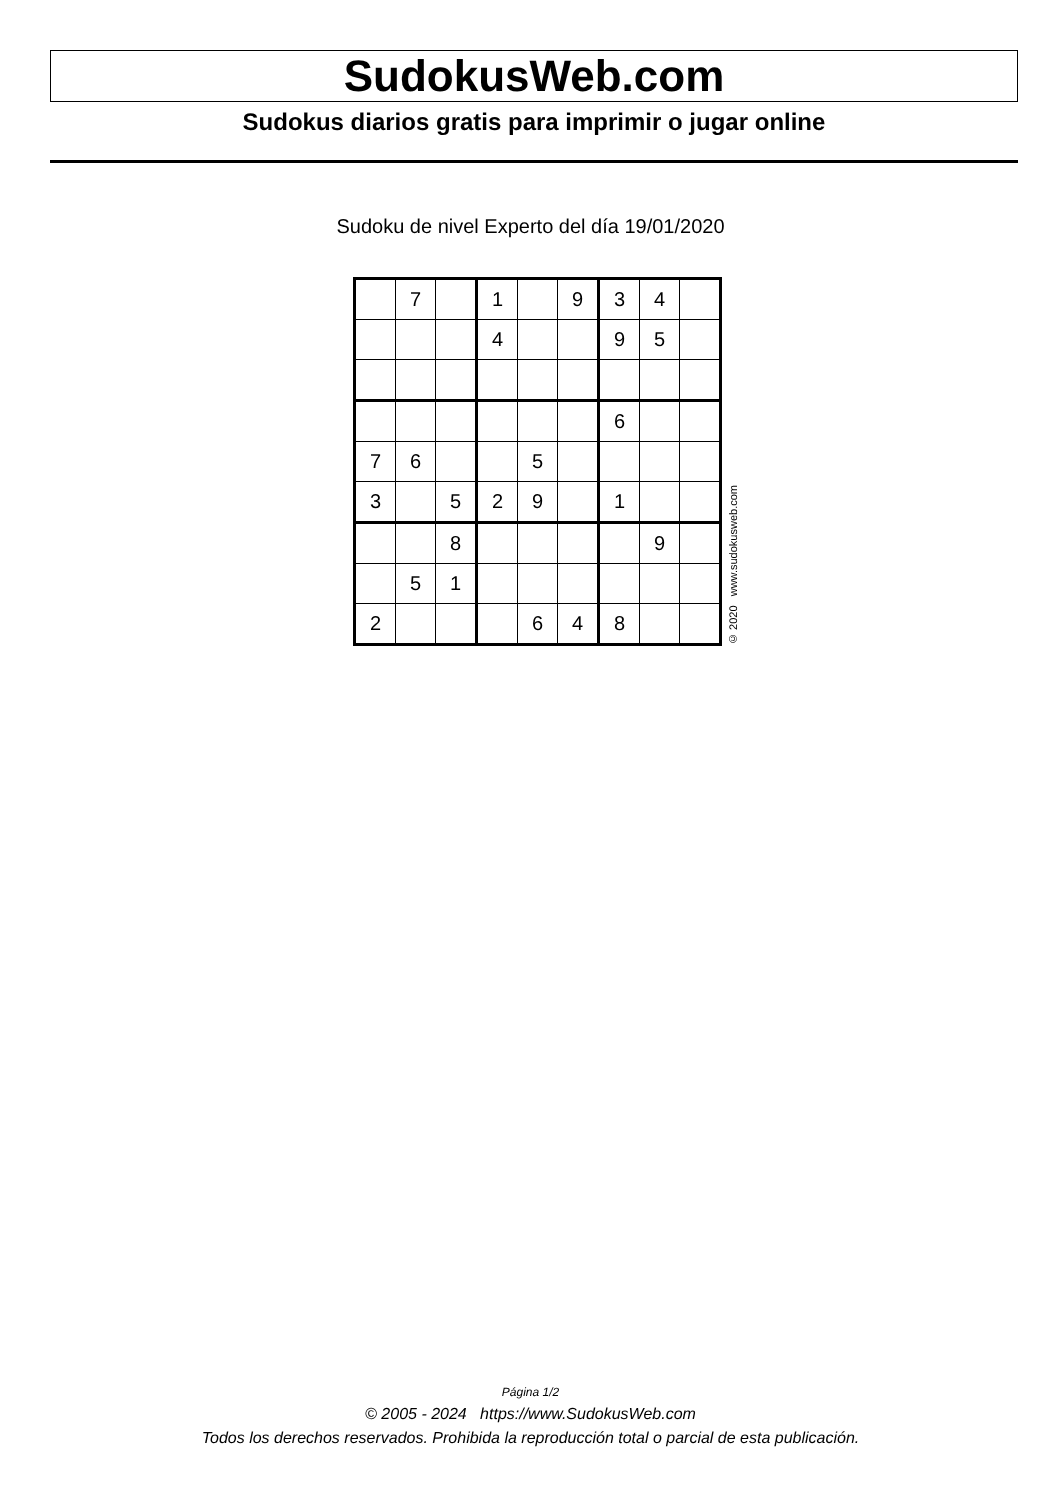SudokusWeb.com
Sudokus diarios gratis para imprimir o jugar online
Sudoku de nivel Experto del día 19/01/2020
| | 7 | | 1 | | 9 | 3 | 4 | |
| | | | 4 | | | 9 | 5 | |
| | | | | | | 6 | | |
| 7 | 6 | | | 5 | | | | |
| 3 | | 5 | 2 | 9 | | 1 | | |
| | | 8 | | | | | 9 | |
| | 5 | 1 | | | | | | |
| 2 | | | | 6 | 4 | 8 | | |
© 2020 www.sudokusweb.com
Página 1/2
© 2005 - 2024 https://www.SudokusWeb.com
Todos los derechos reservados. Prohibida la reproducción total o parcial de esta publicación.